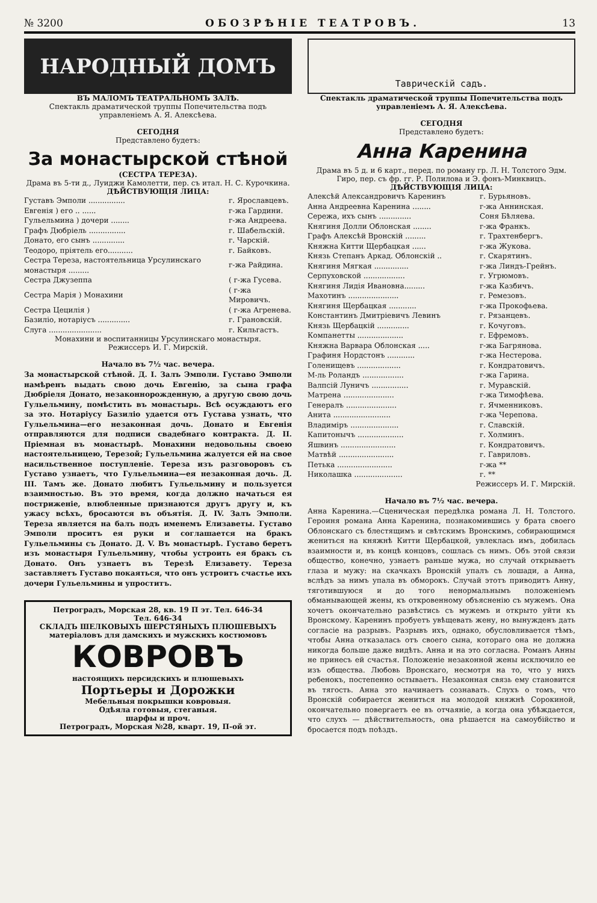№ 3200 ОБОЗРѢНІЕ ТЕАТРОВЪ. 13
НАРОДНЫЙ ДОМЪ
ВЪ МАЛОМЪ ТЕАТРАЛЬНОМЪ ЗАЛѢ.
Спектакль драматической труппы Попечительства подъ управленіемъ А. Я. Алексѣева.
СЕГОДНЯ
Представлено будетъ:
За монастырской стѣной
(СЕСТРА ТЕРЕЗА).
Драма въ 5-ти д., Луиджи Камолетти, пер. съ итал. Н. С. Курочкина.
ДѢЙСТВУЮЩІЯ ЛИЦА:
| Густавъ Эмполи ................ | г. Ярославцевъ. |
| Евгенія ) его .. ...... | г-жа Гардини. |
| Гульельмина ) дочери ........ | г-жа Андреева. |
| Графъ Дюбріель ................ | г. Шабельскій. |
| Донато, его сынъ .............. | г. Чарскій. |
| Теодоро, пріятель его........... | г. Байковъ. |
| Сестра Тереза, настоятельница Урсулинскаго монастыря ......... | г-жа Райдина. |
| Сестра Джузеппа | ( г-жа Гусева. |
| Сестра Марія ) Монахини | ( г-жа Мировичъ. |
| Сестра Цецилія ) | ( г-жа Агренева. |
| Базиліо, нотаріусъ .............. | г. Грановскій. |
| Слуга ....................... | г. Кильгастъ. |
Монахини и воспитанницы Урсулинскаго монастыря.
Режиссеръ И. Г. Мирскій.
Начало въ 7½ час. вечера.
За монастырской стѣной. Д. І. Залъ Эмполи. Густаво Эмполи намѣренъ выдать свою дочь Евгенію, за сына графа Дюбріеля Донато, незаконнорожденную, а другую свою дочь Гульельмину, помѣстить въ монастырь. Всѣ осуждаютъ его за это. Нотаріусу Базиліо удается отъ Густава узнать, что Гульельмина—его незаконная дочь. Донато и Евгенія отправляются для подписи свадебнаго контракта. Д. ІІ. Пріемная въ монастырѣ. Монахини недовольны своею настоятельницею, Терезой; Гульельмина жалуется ей на свое насильственное поступленіе. Тереза изъ разговоровъ съ Густаво узнаетъ, что Гульельмина—ея незаконная дочь. Д. ІІІ. Тамъ же. Донато любитъ Гульельмину и пользуется взаимностью. Въ это время, когда должно начаться ея постриженіе, влюбленные признаются другъ другу и, къ ужасу всѣхъ, бросаются въ объятія. Д. IV. Залъ Эмполи. Тереза является на балъ подъ именемъ Елизаветы. Густаво Эмполи проситъ ея руки и соглашается на бракъ Гульельмины съ Донато. Д. V. Въ монастырѣ. Густаво беретъ изъ монастыря Гульельмину, чтобы устроить ея бракъ съ Донато. Онъ узнаетъ въ Терезѣ Елизавету. Тереза заставляетъ Густаво покаяться, что онъ устроитъ счастье ихъ дочери Гульельмины и упроститъ.
Петроградъ, Морская 28, кв. 19 П эт. Тел. 646-34
Тел. 646-34
СКЛАДЪ ШЕЛКОВЫХЪ ШЕРСТЯНЫХЪ ПЛЮШЕВЫХЪ матеріаловъ для дамскихъ и мужскихъ костюмовъ
КОВРОВЪ
настоящихъ персидскихъ и плюшевыхъ
Портьеры и Дорожки
Мебельныя покрышки ковровыя.
Одѣяла готовыя, стеганыя.
шарфы и проч.
Петроградъ, Морская №28, кварт. 19, П-ой эт.
Таврическій садъ.
Спектакль драматической труппы Попечительства подъ управленіемъ А. Я. Алексѣева.
СЕГОДНЯ
Представлено будетъ:
Анна Каренина
Драма въ 5 д. и 6 карт., перед. по роману гр. Л. Н. Толстого Эдм. Гиро, пер. съ фр. гг. Р. Полилова и Э. фонъ-Минквицъ.
ДѢЙСТВУЮЩІЯ ЛИЦА:
| Алексѣй Александровичъ Каренинъ | г. Бурьяновъ. |
| Анна Андреевна Каренина ........ | г-жа Аннинская. |
| Сережа, ихъ сынъ .............. | Соня Бѣляева. |
| Княгиня Долли Облонская ........ | г-жа Франкъ. |
| Графъ Алексѣй Вронскій ......... | г. Трахтенбергъ. |
| Княжна Китти Щербацкая ...... | г-жа Жукова. |
| Князь Степанъ Аркад. Облонскій .. | г. Скарятинъ. |
| Княгиня Мягкая ............... | г-жа Линдъ-Грейнъ. |
| Серпуховской .................. | г. Угрюмовъ. |
| Княгиня Лидія Ивановна......... | г-жа Казбичъ. |
| Махотинъ ...................... | г. Ремезовъ. |
| Княгиня Щербацкая ............ | г-жа Прокофьева. |
| Константинъ Дмитріевичъ Левинъ | г. Рязанцевъ. |
| Князь Щербацкій .............. | г. Кочуговъ. |
| Компанетты .................... | г. Ефремовъ. |
| Княжна Варвара Облонская ..... | г-жа Багрянова. |
| Графиня Нордстонъ ............ | г-жа Нестерова. |
| Голенищевъ ................... | г. Кондратовичъ. |
| М-ль Роландъ .................. | г-жа Гарина. |
| Валпсій Луничъ ................ | г. Муравскій. |
| Матрена ...................... | г-жа Тимофѣева. |
| Генералъ ...................... | г. Ячменниковъ. |
| Анита ......................... | г-жа Черепова. |
| Владиміръ ..................... | г. Славскій. |
| Капитонычъ .................... | г. Холминъ. |
| Яшвинъ ........................ | г. Кондратовичъ. |
| Матвѣй ........................ | г. Гавриловъ. |
| Петька ........................ | г-жа ** |
| Николашка ..................... | г. ** |
Режиссеръ И. Г. Мирскій.
Начало въ 7½ час. вечера.
Анна Каренина.—Сценическая передѣлка романа Л. Н. Толстого. Героиня романа Анна Каренина, познакомившись у брата своего Облонскаго съ блестящимъ и свѣтскимъ Вронскимъ, собирающимся жениться на княжнѣ Китти Щербацкой, увлеклась имъ, добилась взаимности и, въ концѣ концовъ, сошлась съ нимъ. Объ этой связи общество, конечно, узнаетъ раньше мужа, но случай открываетъ глаза и мужу: на скачкахъ Вронскій упалъ съ лошади, а Анна, вслѣдъ за нимъ упала въ обморокъ. Случай этотъ приводитъ Анну, тяготившуюся и до того ненормальнымъ положеніемъ обманывающей жены, къ откровенному объясненію съ мужемъ. Она хочетъ окончательно развѣстись съ мужемъ и открыто уйти къ Вронскому. Каренинъ пробуетъ увѣщевать жену, но вынужденъ дать согласіе на разрывъ. Разрывъ ихъ, однако, обусловливается тѣмъ, чтобы Анна отказалась отъ своего сына, котораго она не должна никогда больше даже видѣть. Анна и на это согласна. Романъ Анны не принесъ ей счастья. Положеніе незаконной жены исключило ее изъ общества. Любовь Вронскаго, несмотря на то, что у нихъ ребенокъ, постепенно остываетъ. Незаконная связь ему становится въ тягость. Анна это начинаетъ сознавать. Слухъ о томъ, что Вронскій собирается жениться на молодой княжнѣ Сорокиной, окончательно повергаетъ ее въ отчаяніе, а когда она убѣждается, что слухъ — дѣйствительность, она рѣшается на самоубійство и бросается подъ поѣздъ.